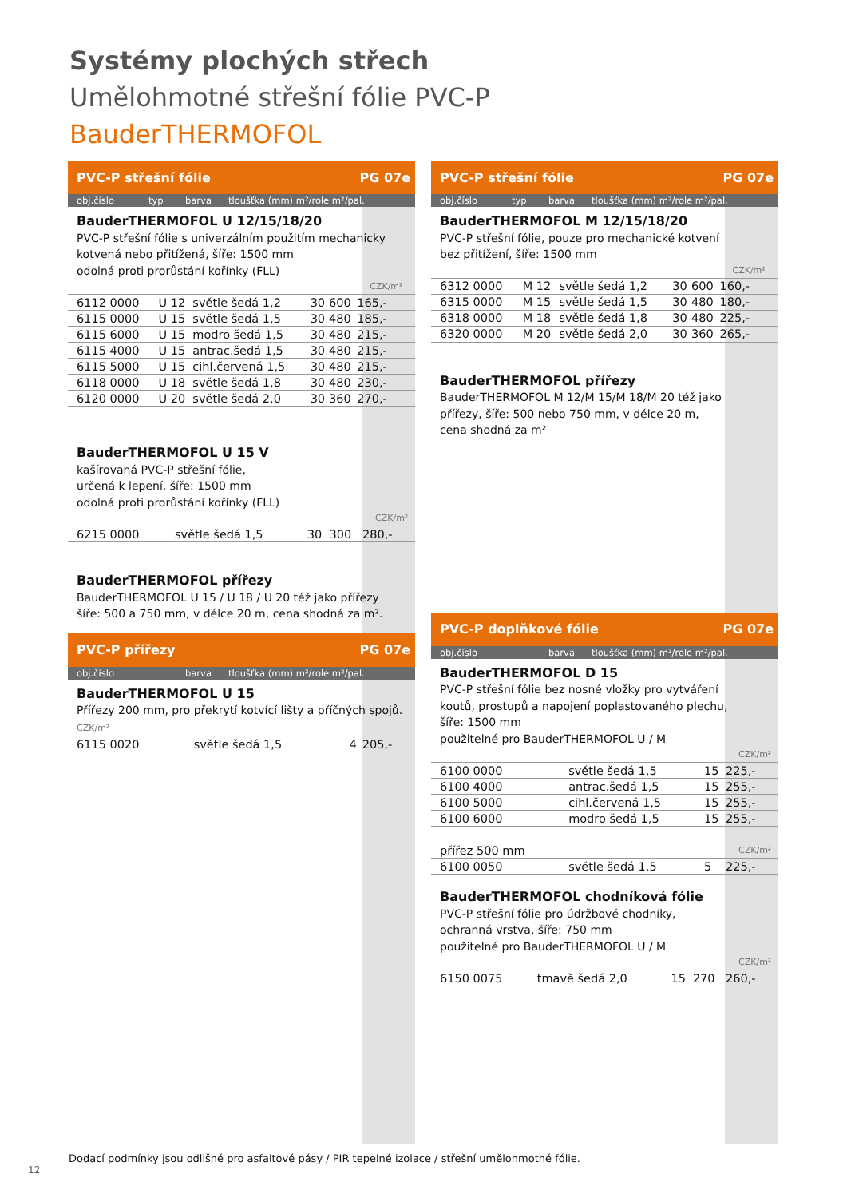Systémy plochých střech
Umělohmotné střešní fólie PVC-P
BauderTHERMOFOL
PVC-P střešní fólie PG 07e
obj.číslo typ barva tloušťka (mm) m²/role m²/pal.
BauderTHERMOFOL U 12/15/18/20
PVC-P střešní fólie s univerzálním použitím mechanicky
kotvená nebo přitížená, šíře: 1500 mm
odolná proti prorůstání kořínky (FLL)
| | | | | | | CZK/m² |
| 6112 0000 | U 12 | světle šedá 1,2 | 30 | 600 | | 165,- |
| 6115 0000 | U 15 | světle šedá 1,5 | 30 | 480 | | 185,- |
| 6115 6000 | U 15 | modro šedá 1,5 | 30 | 480 | | 215,- |
| 6115 4000 | U 15 | antrac.šedá 1,5 | 30 | 480 | | 215,- |
| 6115 5000 | U 15 | cihl.červená 1,5 | 30 | 480 | | 215,- |
| 6118 0000 | U 18 | světle šedá 1,8 | 30 | 480 | | 230,- |
| 6120 0000 | U 20 | světle šedá 2,0 | 30 | 360 | | 270,- |
BauderTHERMOFOL U 15 V
kašírovaná PVC-P střešní fólie,
určená k lepení, šíře: 1500 mm
odolná proti prorůstání kořínky (FLL)
| | | | | CZK/m² |
| 6215 0000 | světle šedá 1,5 | 30 | 300 | 280,- |
BauderTHERMOFOL přířezy
BauderTHERMOFOL U 15 / U 18 / U 20 též jako přířezy
šíře: 500 a 750 mm, v délce 20 m, cena shodná za m².
PVC-P přířezy PG 07e
obj.číslo barva tloušťka (mm) m²/role m²/pal.
BauderTHERMOFOL U 15
Přířezy 200 mm, pro překrytí kotvící lišty a příčných spojů. CZK/m²
| 6115 0020 | světle šedá 1,5 | 4 | 205,- |
PVC-P střešní fólie PG 07e
obj.číslo typ barva tloušťka (mm) m²/role m²/pal.
BauderTHERMOFOL M 12/15/18/20
PVC-P střešní fólie, pouze pro mechanické kotvení
bez přitížení, šíře: 1500 mm
| | | | | | | CZK/m² |
| 6312 0000 | M 12 | světle šedá 1,2 | 30 | 600 | | 160,- |
| 6315 0000 | M 15 | světle šedá 1,5 | 30 | 480 | | 180,- |
| 6318 0000 | M 18 | světle šedá 1,8 | 30 | 480 | | 225,- |
| 6320 0000 | M 20 | světle šedá 2,0 | 30 | 360 | | 265,- |
BauderTHERMOFOL přířezy
BauderTHERMOFOL M 12/M 15/M 18/M 20 též jako
přířezy, šíře: 500 nebo 750 mm, v délce 20 m,
cena shodná za m²
PVC-P doplňkové fólie PG 07e
obj.číslo barva tloušťka (mm) m²/role m²/pal.
BauderTHERMOFOL D 15
PVC-P střešní fólie bez nosné vložky pro vytváření
koutů, prostupů a napojení poplastovaného plechu,
šíře: 1500 mm
použitelné pro BauderTHERMOFOL U / M
| | | | | CZK/m² |
| 6100 0000 | světle šedá 1,5 | 15 | | 225,- |
| 6100 4000 | antrac.šedá 1,5 | 15 | | 255,- |
| 6100 5000 | cihl.červená 1,5 | 15 | | 255,- |
| 6100 6000 | modro šedá 1,5 | 15 | | 255,- |
| přířez 500 mm | | | | CZK/m² |
| 6100 0050 | světle šedá 1,5 | 5 | | 225,- |
BauderTHERMOFOL chodníková fólie
PVC-P střešní fólie pro údržbové chodníky,
ochranná vrstva, šíře: 750 mm
použitelné pro BauderTHERMOFOL U / M
| | | | | CZK/m² |
| 6150 0075 | tmavě šedá 2,0 | 15 | 270 | 260,- |
Dodací podmínky jsou odlišné pro asfaltové pásy / PIR tepelné izolace / střešní umělohmotné fólie.
12